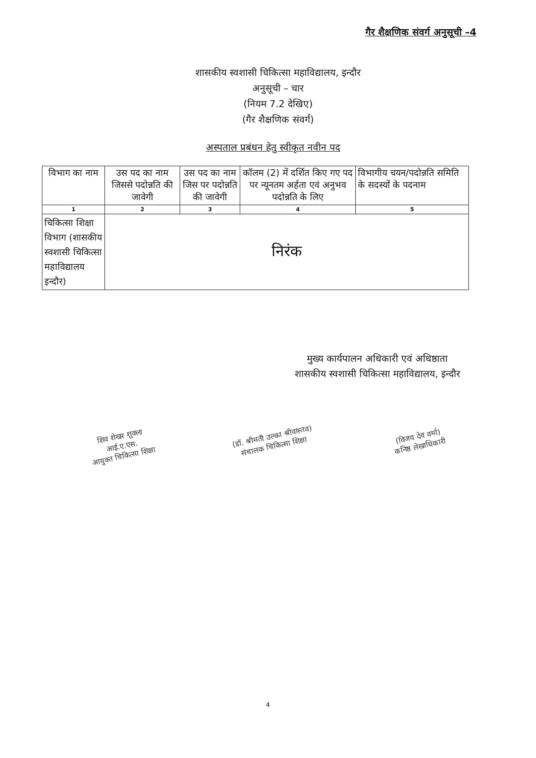गैर शैक्षणिक संवर्ग अनुसूची –4
शासकीय स्वशासी चिकित्सा महाविद्यालय, इन्दौर
अनुसूची – चार
(नियम 7.2 देखिए)
(गैर शैक्षणिक संवर्ग)
अस्पताल प्रबंधन हेतु स्वीकृत नवीन पद
| विभाग का नाम | उस पद का नाम जिससे पदोन्नति की जावेगी | उस पद का नाम जिस पर पदोन्नति की जावेगी | कॉलम (2) में दर्शित किए गए पद पर न्यूनतम अर्हता एवं अनुभव पदोन्नति के लिए | विभागीय चयन/पदोन्नति समिति के सदस्यों के पदनाम |
| --- | --- | --- | --- | --- |
| 1 | 2 | 3 | 4 | 5 |
| चिकित्सा शिक्षा विभाग (शासकीय स्वशासी चिकित्सा महाविद्यालय इन्दौर) | निरंक | | | |
मुख्य कार्यपालन अधिकारी एवं अधिष्ठाता
शासकीय स्वशासी चिकित्सा महाविद्यालय, इन्दौर
शिव शेखर शुक्ला
आई.ए.एस.
आयुक्त चिकित्सा शिक्षा
(डॉ. श्रीमती उल्का श्रीवास्तव)
संचालक चिकित्सा शिक्षा
(विजय देव वर्मा)
कनिष्ठ लेखाधिकारी
4